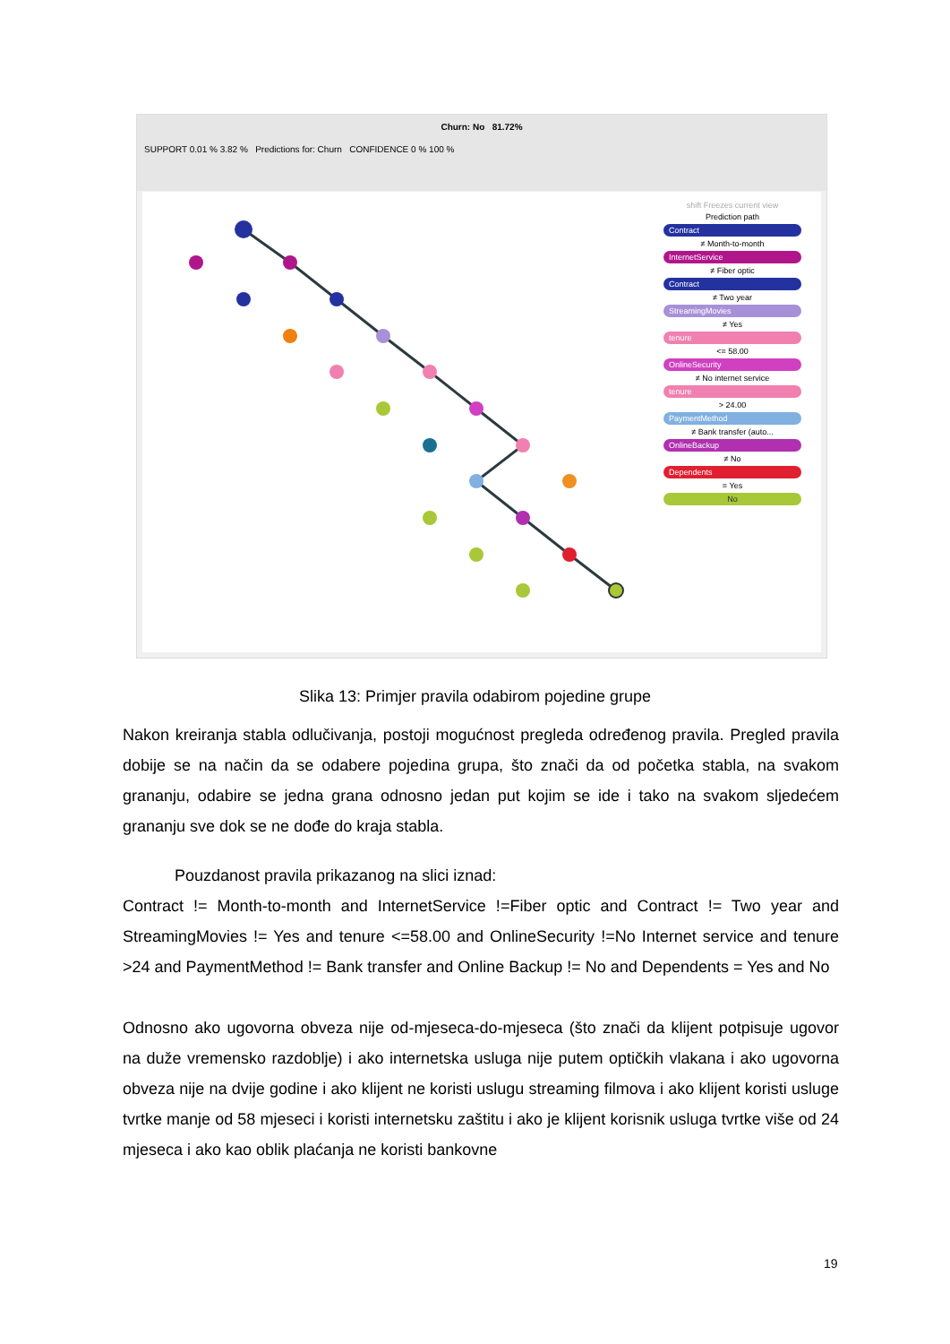Churn: No 81.72%
SUPPORT 0.01 % 3.82 % Predictions for: Churn CONFIDENCE 0 % 100 %
shift Freezes current view
Prediction path
Contract
≠ Month-to-month
InternetService
≠ Fiber optic
Contract
≠ Two year
StreamingMovies
≠ Yes
tenure
<= 58.00
OnlineSecurity
≠ No internet service
tenure
> 24.00
PaymentMethod
≠ Bank transfer (auto...
OnlineBackup
≠ No
Dependents
= Yes
No
Slika 13: Primjer pravila odabirom pojedine grupe
Nakon kreiranja stabla odlučivanja, postoji mogućnost pregleda određenog pravila. Pregled pravila dobije se na način da se odabere pojedina grupa, što znači da od početka stabla, na svakom grananju, odabire se jedna grana odnosno jedan put kojim se ide i tako na svakom sljedećem grananju sve dok se ne dođe do kraja stabla.
Pouzdanost pravila prikazanog na slici iznad:
Contract != Month-to-month and InternetService !=Fiber optic and Contract != Two year and StreamingMovies != Yes and tenure <=58.00 and OnlineSecurity !=No Internet service and tenure >24 and PaymentMethod != Bank transfer and Online Backup != No and Dependents = Yes and No
Odnosno ako ugovorna obveza nije od-mjeseca-do-mjeseca (što znači da klijent potpisuje ugovor na duže vremensko razdoblje) i ako internetska usluga nije putem optičkih vlakana i ako ugovorna obveza nije na dvije godine i ako klijent ne koristi uslugu streaming filmova i ako klijent koristi usluge tvrtke manje od 58 mjeseci i koristi internetsku zaštitu i ako je klijent korisnik usluga tvrtke više od 24 mjeseca i ako kao oblik plaćanja ne koristi bankovne
19